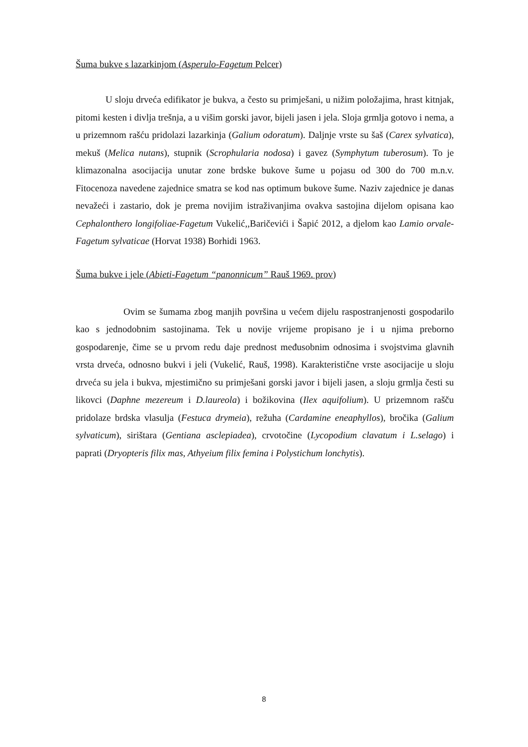Šuma bukve s lazarkinjom (Asperulo-Fagetum Pelcer)
U sloju drveća edifikator je bukva, a često su primješani, u nižim položajima, hrast kitnjak, pitomi kesten i divlja trešnja, a u višim gorski javor, bijeli jasen i jela. Sloja grmlja gotovo i nema, a u prizemnom rašću pridolazi lazarkinja (Galium odoratum). Daljnje vrste su šaš (Carex sylvatica), mekuš (Melica nutans), stupnik (Scrophularia nodosa) i gavez (Symphytum tuberosum). To je klimazonalna asocijacija unutar zone brdske bukove šume u pojasu od 300 do 700 m.n.v. Fitocenoza navedene zajednice smatra se kod nas optimum bukove šume. Naziv zajednice je danas nevažeći i zastario, dok je prema novijim istraživanjima ovakva sastojina dijelom opisana kao Cephalonthero longifoliae-Fagetum Vukelić,,Baričevići i Šapić 2012, a djelom kao Lamio orvale-Fagetum sylvaticae (Horvat 1938) Borhidi 1963.
Šuma bukve i jele (Abieti-Fagetum “panonnicum” Rauš 1969. prov)
Ovim se šumama zbog manjih površina u većem dijelu raspostranjenosti gospodarilo kao s jednodobnim sastojinama. Tek u novije vrijeme propisano je i u njima preborno gospodarenje, čime se u prvom redu daje prednost međusobnim odnosima i svojstvima glavnih vrsta drveća, odnosno bukvi i jeli (Vukelić, Rauš, 1998). Karakteristične vrste asocijacije u sloju drveća su jela i bukva, mjestimično su primješani gorski javor i bijeli jasen, a sloju grmlja česti su likovci (Daphne mezereum i D.laureola) i božikovina (Ilex aquifolium). U prizemnom rašču pridolaze brdska vlasulja (Festuca drymeia), režuha (Cardamine eneaphyllos), bročika (Galium sylvaticum), sirištara (Gentiana asclepiadea), crvotočine (Lycopodium clavatum i L.selago) i paprati (Dryopteris filix mas, Athyeium filix femina i Polystichum lonchytis).
8